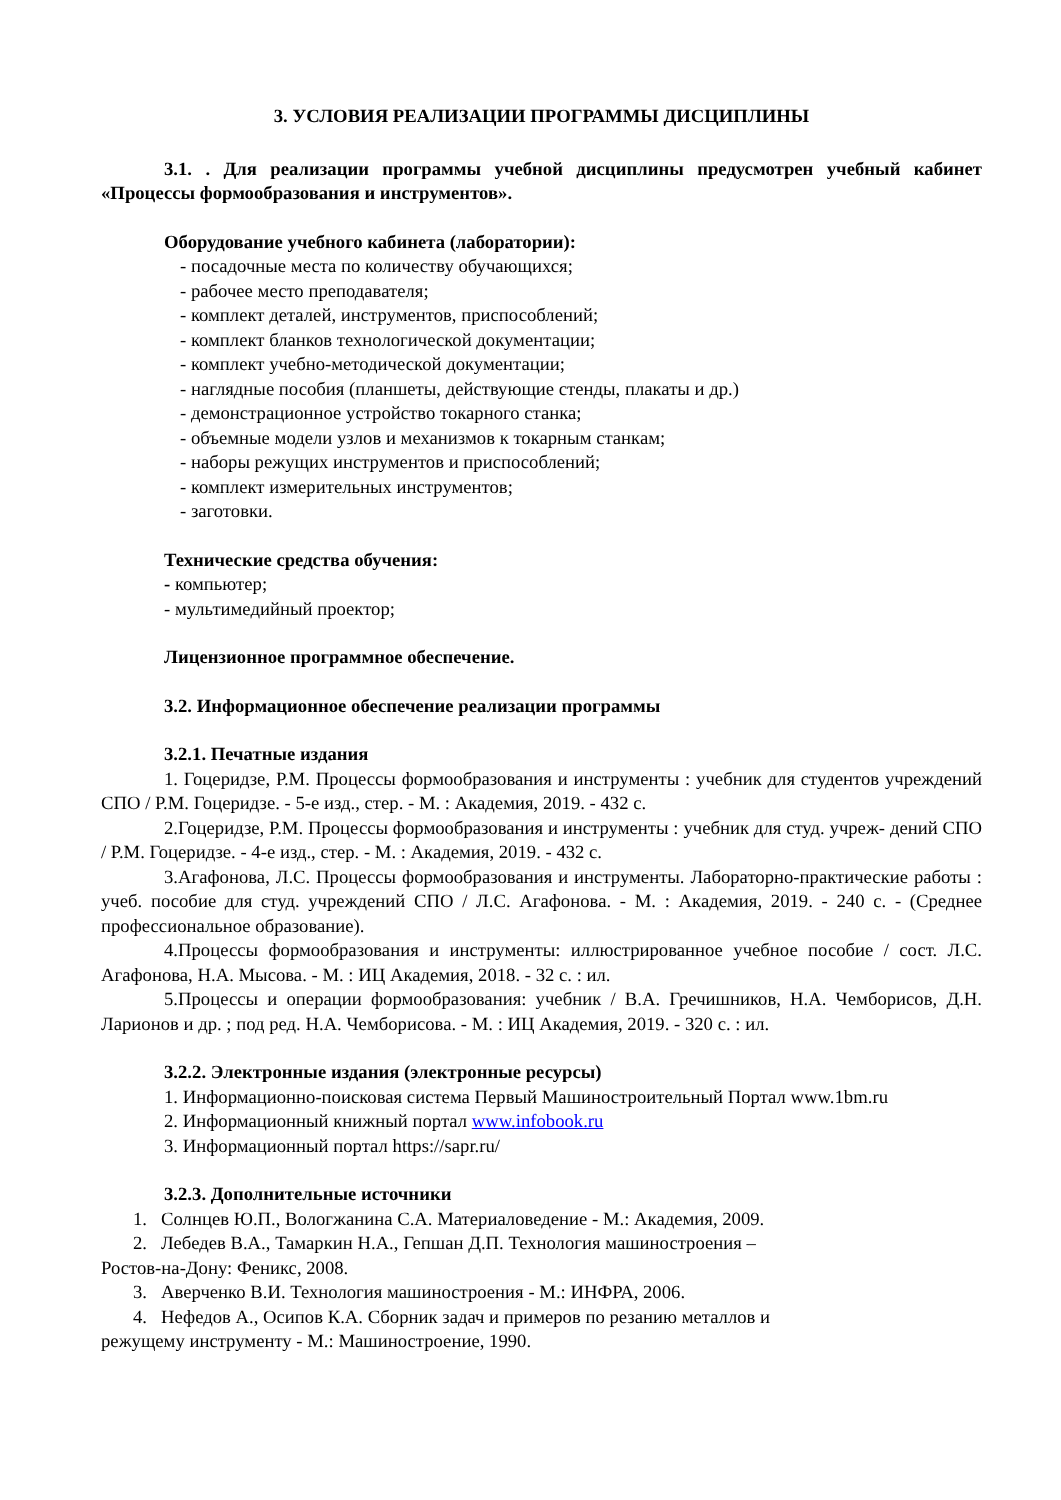3. УСЛОВИЯ РЕАЛИЗАЦИИ ПРОГРАММЫ ДИСЦИПЛИНЫ
3.1. . Для реализации программы учебной дисциплины предусмотрен учебный кабинет «Процессы формообразования и инструментов».
Оборудование учебного кабинета (лаборатории):
- посадочные места по количеству обучающихся;
- рабочее место преподавателя;
- комплект деталей, инструментов, приспособлений;
- комплект бланков технологической документации;
- комплект учебно-методической документации;
- наглядные пособия (планшеты, действующие стенды, плакаты и др.)
- демонстрационное устройство токарного станка;
- объемные модели узлов и механизмов к токарным станкам;
- наборы режущих инструментов и приспособлений;
- комплект измерительных инструментов;
- заготовки.
Технические средства обучения:
- компьютер;
- мультимедийный проектор;
Лицензионное программное обеспечение.
3.2. Информационное обеспечение реализации программы
3.2.1. Печатные издания
1. Гоцеридзе, Р.М. Процессы формообразования и инструменты : учебник для студентов учреждений СПО / Р.М. Гоцеридзе. - 5-е изд., стер. - М. : Академия, 2019. - 432 с.
2.Гоцеридзе, Р.М. Процессы формообразования и инструменты : учебник для студ. учреж- дений СПО / Р.М. Гоцеридзе. - 4-е изд., стер. - М. : Академия, 2019. - 432 с.
3.Агафонова, Л.С. Процессы формообразования и инструменты. Лабораторно-практические работы : учеб. пособие для студ. учреждений СПО / Л.С. Агафонова. - М. : Академия, 2019. - 240 с. - (Среднее профессиональное образование).
4.Процессы формообразования и инструменты: иллюстрированное учебное пособие / сост. Л.С. Агафонова, Н.А. Мысова. - М. : ИЦ Академия, 2018. - 32 с. : ил.
5.Процессы и операции формообразования: учебник / В.А. Гречишников, Н.А. Чемборисов, Д.Н. Ларионов и др. ; под ред. Н.А. Чемборисова. - М. : ИЦ Академия, 2019. - 320 с. : ил.
3.2.2. Электронные издания (электронные ресурсы)
1. Информационно-поисковая система Первый Машиностроительный Портал www.1bm.ru
2. Информационный книжный портал www.infobook.ru
3. Информационный портал https://sapr.ru/
3.2.3. Дополнительные источники
1. Солнцев Ю.П., Вологжанина С.А. Материаловедение - М.: Академия, 2009.
2. Лебедев В.А., Тамаркин Н.А., Гепшан Д.П. Технология машиностроения –
Ростов-на-Дону: Феникс, 2008.
3. Аверченко В.И. Технология машиностроения - М.: ИНФРА, 2006.
4. Нефедов А., Осипов К.А. Сборник задач и примеров по резанию металлов и
режущему инструменту - М.: Машиностроение, 1990.